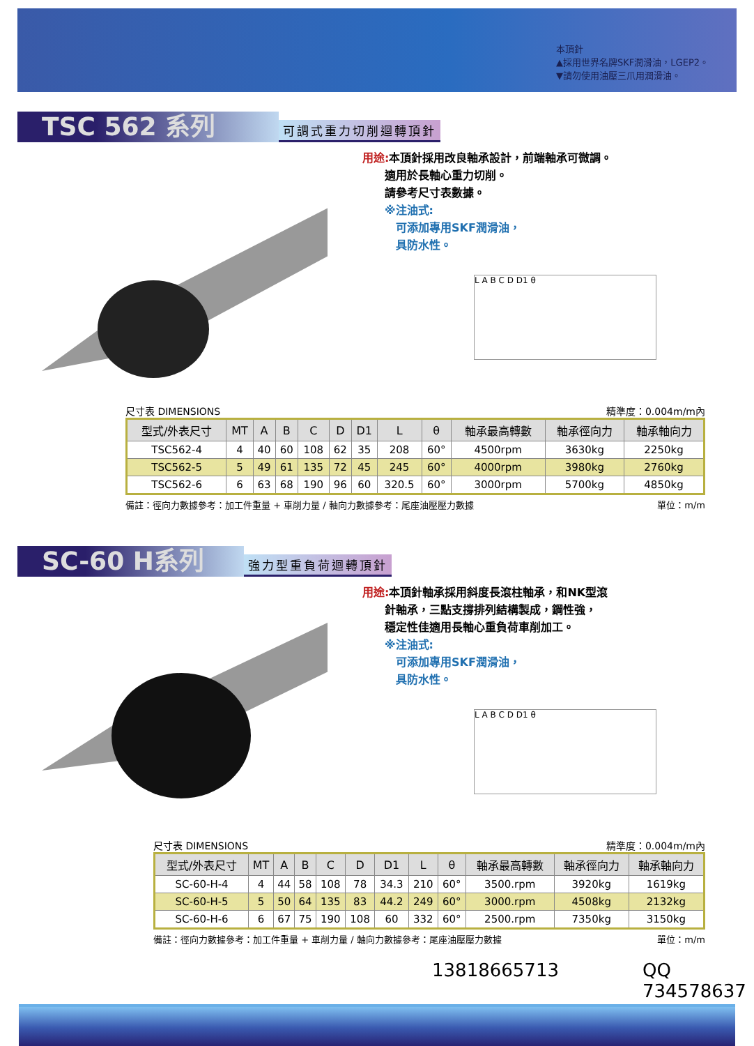本頂針
▲採用世界名牌SKF潤滑油，LGEP2。
▼請勿使用油壓三爪用潤滑油。
TSC 562 系列
可調式重力切削迴轉頂針
用途: 本頂針採用改良軸承設計，前端軸承可微調。
　　適用於長軸心重力切削。
　　請參考尺寸表數據。
　　※注油式:
　　　可添加專用SKF潤滑油，
　　　具防水性。
L A B C D D1 θ
尺寸表 DIMENSIONS 精準度：0.004m/m內
| 型式/外表尺寸 | MT | A | B | C | D | D1 | L | θ | 軸承最高轉數 | 軸承徑向力 | 軸承軸向力 |
| --- | --- | --- | --- | --- | --- | --- | --- | --- | --- | --- | --- |
| TSC562-4 | 4 | 40 | 60 | 108 | 62 | 35 | 208 | 60° | 4500rpm | 3630kg | 2250kg |
| TSC562-5 | 5 | 49 | 61 | 135 | 72 | 45 | 245 | 60° | 4000rpm | 3980kg | 2760kg |
| TSC562-6 | 6 | 63 | 68 | 190 | 96 | 60 | 320.5 | 60° | 3000rpm | 5700kg | 4850kg |
備註：徑向力數據參考：加工件重量 + 車削力量 / 軸向力數據參考：尾座油壓壓力數據 單位：m/m
SC-60 H系列
強力型重負荷迴轉頂針
用途: 本頂針軸承採用斜度長滾柱軸承，和NK型滾
　　針軸承，三點支撐排列結構製成，鋼性強，
　　穩定性佳適用長軸心重負荷車削加工。
　　※注油式:
　　　可添加專用SKF潤滑油，
　　　具防水性。
L A B C D D1 θ
尺寸表 DIMENSIONS 精準度：0.004m/m內
| 型式/外表尺寸 | MT | A | B | C | D | D1 | L | θ | 軸承最高轉數 | 軸承徑向力 | 軸承軸向力 |
| --- | --- | --- | --- | --- | --- | --- | --- | --- | --- | --- | --- |
| SC-60-H-4 | 4 | 44 | 58 | 108 | 78 | 34.3 | 210 | 60° | 3500.rpm | 3920kg | 1619kg |
| SC-60-H-5 | 5 | 50 | 64 | 135 | 83 | 44.2 | 249 | 60° | 3000.rpm | 4508kg | 2132kg |
| SC-60-H-6 | 6 | 67 | 75 | 190 | 108 | 60 | 332 | 60° | 2500.rpm | 7350kg | 3150kg |
備註：徑向力數據參考：加工件重量 + 車削力量 / 軸向力數據參考：尾座油壓壓力數據 單位：m/m
13818665713 QQ 734578637